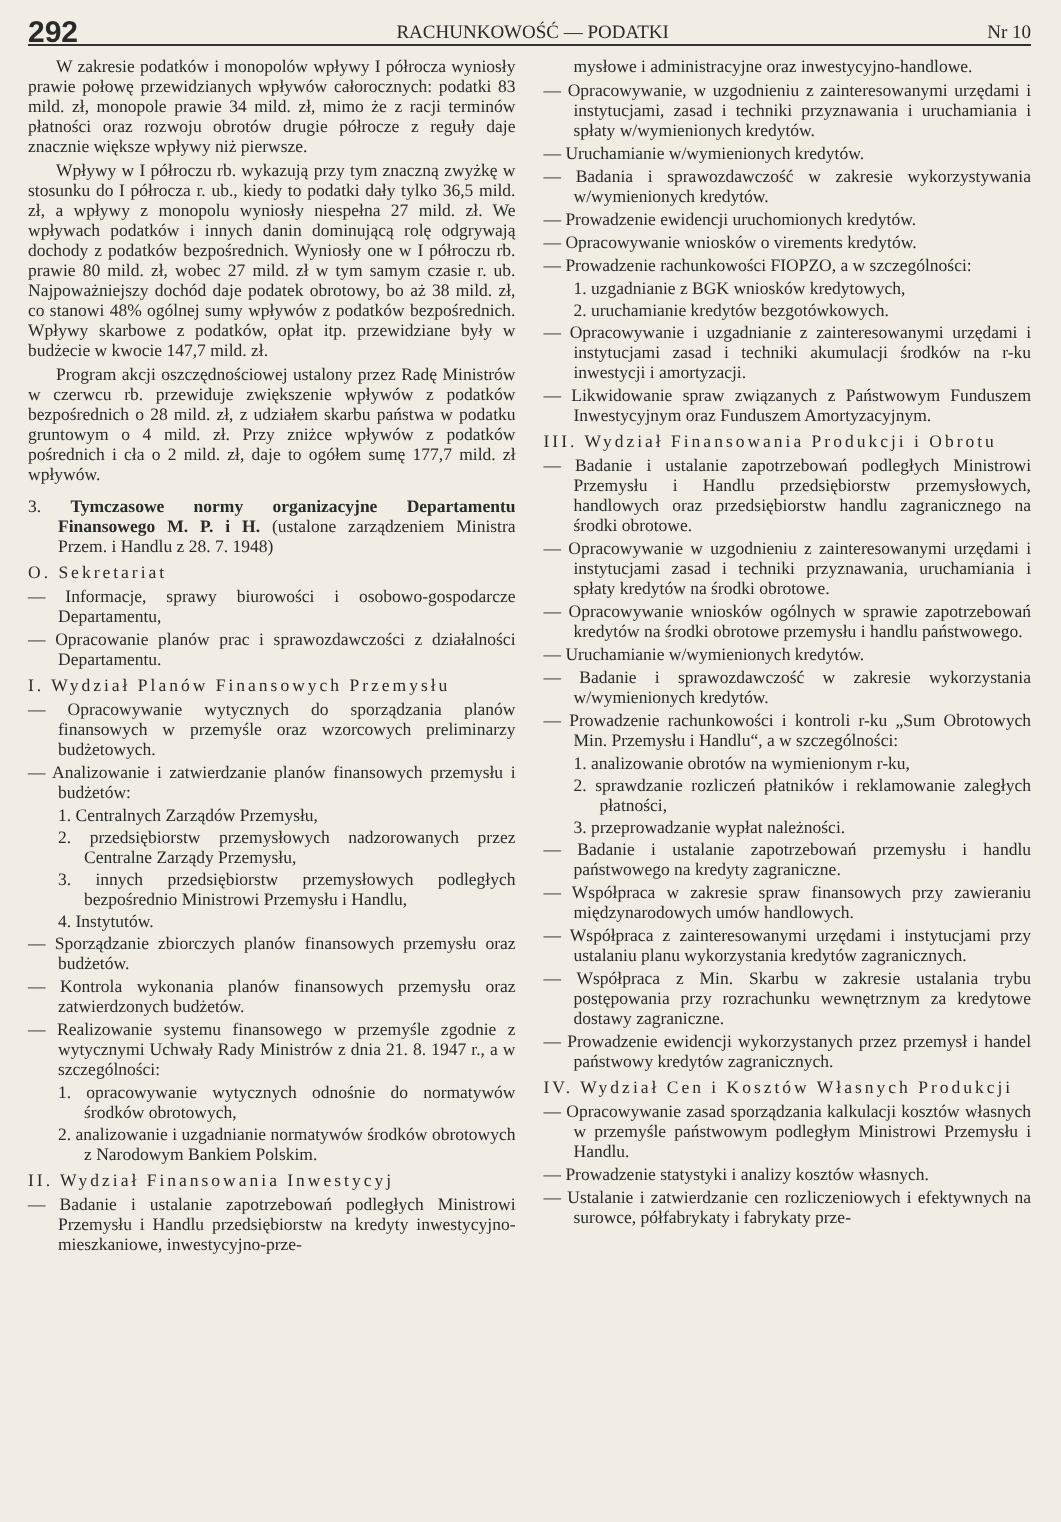292 RACHUNKOWOŚĆ — PODATKI Nr 10
W zakresie podatków i monopolów wpływy I półrocza wyniosły prawie połowę przewidzianych wpływów całorocznych: podatki 83 mild. zł, monopole prawie 34 mild. zł, mimo że z racji terminów płatności oraz rozwoju obrotów drugie półrocze z reguły daje znacznie większe wpływy niż pierwsze.
Wpływy w I półroczu rb. wykazują przy tym znaczną zwyżkę w stosunku do I półrocza r. ub., kiedy to podatki dały tylko 36,5 mild. zł, a wpływy z monopolu wyniosły niespełna 27 mild. zł. We wpływach podatków i innych danin dominującą rolę odgrywają dochody z podatków bezpośrednich. Wyniosły one w I półroczu rb. prawie 80 mild. zł, wobec 27 mild. zł w tym samym czasie r. ub. Najpoważniejszy dochód daje podatek obrotowy, bo aż 38 mild. zł, co stanowi 48% ogólnej sumy wpływów z podatków bezpośrednich. Wpływy skarbowe z podatków, opłat itp. przewidziane były w budżecie w kwocie 147,7 mild. zł.
Program akcji oszczędnościowej ustalony przez Radę Ministrów w czerwcu rb. przewiduje zwiększenie wpływów z podatków bezpośrednich o 28 mild. zł, z udziałem skarbu państwa w podatku gruntowym o 4 mild. zł. Przy zniżce wpływów z podatków pośrednich i cła o 2 mild. zł, daje to ogółem sumę 177,7 mild. zł wpływów.
3. Tymczasowe normy organizacyjne Departamentu Finansowego M. P. i H. (ustalone zarządzeniem Ministra Przem. i Handlu z 28. 7. 1948)
O. Sekretariat
— Informacje, sprawy biurowości i osobowo-gospodarcze Departamentu,
— Opracowanie planów prac i sprawozdawczości z działalności Departamentu.
I. Wydział Planów Finansowych Przemysłu
— Opracowywanie wytycznych do sporządzania planów finansowych w przemyśle oraz wzorcowych preliminarzy budżetowych.
— Analizowanie i zatwierdzanie planów finansowych przemysłu i budżetów:
1. Centralnych Zarządów Przemysłu,
2. przedsiębiorstw przemysłowych nadzorowanych przez Centralne Zarządy Przemysłu,
3. innych przedsiębiorstw przemysłowych podległych bezpośrednio Ministrowi Przemysłu i Handlu,
4. Instytutów.
— Sporządzanie zbiorczych planów finansowych przemysłu oraz budżetów.
— Kontrola wykonania planów finansowych przemysłu oraz zatwierdzonych budżetów.
— Realizowanie systemu finansowego w przemyśle zgodnie z wytycznymi Uchwały Rady Ministrów z dnia 21. 8. 1947 r., a w szczególności:
1. opracowywanie wytycznych odnośnie do normatywów środków obrotowych,
2. analizowanie i uzgadnianie normatywów środków obrotowych z Narodowym Bankiem Polskim.
II. Wydział Finansowania Inwestycyj
— Badanie i ustalanie zapotrzebowań podległych Ministrowi Przemysłu i Handlu przedsiębiorstw na kredyty inwestycyjno-mieszkaniowe, inwestycyjno-prze-
mysłowe i administracyjne oraz inwestycyjno-handlowe.
— Opracowywanie, w uzgodnieniu z zainteresowanymi urzędami i instytucjami, zasad i techniki przyznawania i uruchamiania i spłaty w/wymienionych kredytów.
— Uruchamianie w/wymienionych kredytów.
— Badania i sprawozdawczość w zakresie wykorzystywania w/wymienionych kredytów.
— Prowadzenie ewidencji uruchomionych kredytów.
— Opracowywanie wniosków o virements kredytów.
— Prowadzenie rachunkowości FIOPZO, a w szczególności:
1. uzgadnianie z BGK wniosków kredytowych,
2. uruchamianie kredytów bezgotówkowych.
— Opracowywanie i uzgadnianie z zainteresowanymi urzędami i instytucjami zasad i techniki akumulacji środków na r-ku inwestycji i amortyzacji.
— Likwidowanie spraw związanych z Państwowym Funduszem Inwestycyjnym oraz Funduszem Amortyzacyjnym.
III. Wydział Finansowania Produkcji i Obrotu
— Badanie i ustalanie zapotrzebowań podległych Ministrowi Przemysłu i Handlu przedsiębiorstw przemysłowych, handlowych oraz przedsiębiorstw handlu zagranicznego na środki obrotowe.
— Opracowywanie w uzgodnieniu z zainteresowanymi urzędami i instytucjami zasad i techniki przyznawania, uruchamiania i spłaty kredytów na środki obrotowe.
— Opracowywanie wniosków ogólnych w sprawie zapotrzebowań kredytów na środki obrotowe przemysłu i handlu państwowego.
— Uruchamianie w/wymienionych kredytów.
— Badanie i sprawozdawczość w zakresie wykorzystania w/wymienionych kredytów.
— Prowadzenie rachunkowości i kontroli r-ku „Sum Obrotowych Min. Przemysłu i Handlu“, a w szczególności:
1. analizowanie obrotów na wymienionym r-ku,
2. sprawdzanie rozliczeń płatników i reklamowanie zaległych płatności,
3. przeprowadzanie wypłat należności.
— Badanie i ustalanie zapotrzebowań przemysłu i handlu państwowego na kredyty zagraniczne.
— Współpraca w zakresie spraw finansowych przy zawieraniu międzynarodowych umów handlowych.
— Współpraca z zainteresowanymi urzędami i instytucjami przy ustalaniu planu wykorzystania kredytów zagranicznych.
— Współpraca z Min. Skarbu w zakresie ustalania trybu postępowania przy rozrachunku wewnętrznym za kredytowe dostawy zagraniczne.
— Prowadzenie ewidencji wykorzystanych przez przemysł i handel państwowy kredytów zagranicznych.
IV. Wydział Cen i Kosztów Własnych Produkcji
— Opracowywanie zasad sporządzania kalkulacji kosztów własnych w przemyśle państwowym podległym Ministrowi Przemysłu i Handlu.
— Prowadzenie statystyki i analizy kosztów własnych.
— Ustalanie i zatwierdzanie cen rozliczeniowych i efektywnych na surowce, półfabrykaty i fabrykaty prze-